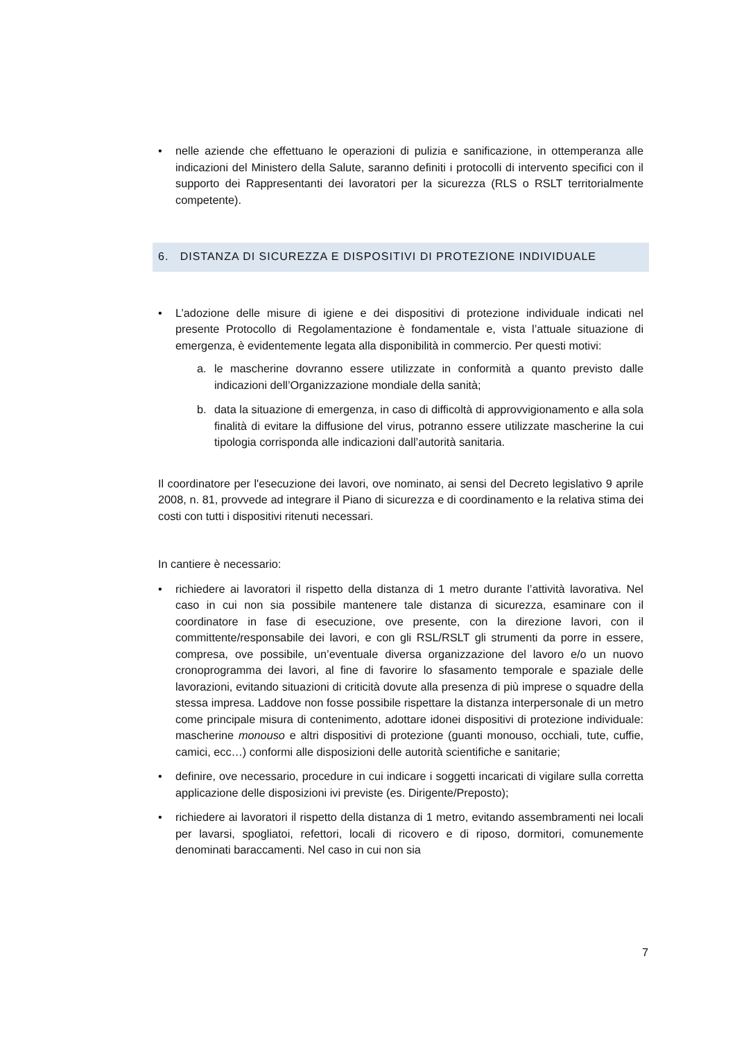• nelle aziende che effettuano le operazioni di pulizia e sanificazione, in ottemperanza alle indicazioni del Ministero della Salute, saranno definiti i protocolli di intervento specifici con il supporto dei Rappresentanti dei lavoratori per la sicurezza (RLS o RSLT territorialmente competente).
6. DISTANZA DI SICUREZZA E DISPOSITIVI DI PROTEZIONE INDIVIDUALE
• L’adozione delle misure di igiene e dei dispositivi di protezione individuale indicati nel presente Protocollo di Regolamentazione è fondamentale e, vista l’attuale situazione di emergenza, è evidentemente legata alla disponibilità in commercio. Per questi motivi:
a. le mascherine dovranno essere utilizzate in conformità a quanto previsto dalle indicazioni dell’Organizzazione mondiale della sanità;
b. data la situazione di emergenza, in caso di difficoltà di approvvigionamento e alla sola finalità di evitare la diffusione del virus, potranno essere utilizzate mascherine la cui tipologia corrisponda alle indicazioni dall’autorità sanitaria.
Il coordinatore per l'esecuzione dei lavori, ove nominato, ai sensi del Decreto legislativo 9 aprile 2008, n. 81, provvede ad integrare il Piano di sicurezza e di coordinamento e la relativa stima dei costi con tutti i dispositivi ritenuti necessari.
In cantiere è necessario:
• richiedere ai lavoratori il rispetto della distanza di 1 metro durante l’attività lavorativa. Nel caso in cui non sia possibile mantenere tale distanza di sicurezza, esaminare con il coordinatore in fase di esecuzione, ove presente, con la direzione lavori, con il committente/responsabile dei lavori, e con gli RSL/RSLT gli strumenti da porre in essere, compresa, ove possibile, un’eventuale diversa organizzazione del lavoro e/o un nuovo cronoprogramma dei lavori, al fine di favorire lo sfasamento temporale e spaziale delle lavorazioni, evitando situazioni di criticità dovute alla presenza di più imprese o squadre della stessa impresa. Laddove non fosse possibile rispettare la distanza interpersonale di un metro come principale misura di contenimento, adottare idonei dispositivi di protezione individuale: mascherine monouso e altri dispositivi di protezione (guanti monouso, occhiali, tute, cuffie, camici, ecc…) conformi alle disposizioni delle autorità scientifiche e sanitarie;
• definire, ove necessario, procedure in cui indicare i soggetti incaricati di vigilare sulla corretta applicazione delle disposizioni ivi previste (es. Dirigente/Preposto);
• richiedere ai lavoratori il rispetto della distanza di 1 metro, evitando assembramenti nei locali per lavarsi, spogliatoi, refettori, locali di ricovero e di riposo, dormitori, comunemente denominati baraccamenti. Nel caso in cui non sia
7